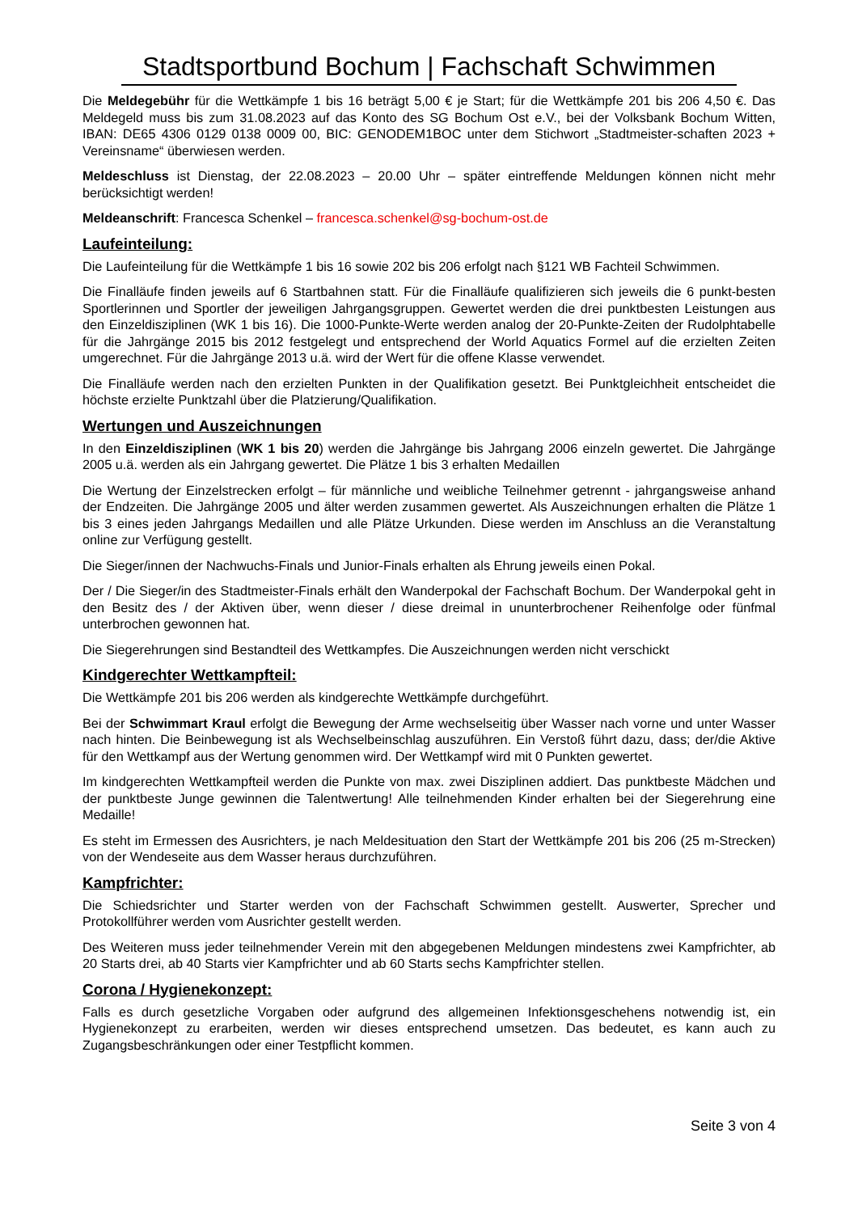Stadtsportbund Bochum | Fachschaft Schwimmen
Die Meldegebühr für die Wettkämpfe 1 bis 16 beträgt 5,00 € je Start; für die Wettkämpfe 201 bis 206 4,50 €. Das Meldegeld muss bis zum 31.08.2023 auf das Konto des SG Bochum Ost e.V., bei der Volksbank Bochum Witten, IBAN: DE65 4306 0129 0138 0009 00, BIC: GENODEM1BOC unter dem Stichwort „Stadtmeister-schaften 2023 + Vereinsname“ überwiesen werden.
Meldeschluss ist Dienstag, der 22.08.2023 – 20.00 Uhr – später eintreffende Meldungen können nicht mehr berücksichtigt werden!
Meldeanschrift: Francesca Schenkel – francesca.schenkel@sg-bochum-ost.de
Laufeinteilung:
Die Laufeinteilung für die Wettkämpfe 1 bis 16 sowie 202 bis 206 erfolgt nach §121 WB Fachteil Schwimmen.
Die Finalläufe finden jeweils auf 6 Startbahnen statt. Für die Finalläufe qualifizieren sich jeweils die 6 punkt-besten Sportlerinnen und Sportler der jeweiligen Jahrgangsgruppen. Gewertet werden die drei punktbesten Leistungen aus den Einzeldisziplinen (WK 1 bis 16). Die 1000-Punkte-Werte werden analog der 20-Punkte-Zeiten der Rudolphtabelle für die Jahrgänge 2015 bis 2012 festgelegt und entsprechend der World Aquatics Formel auf die erzielten Zeiten umgerechnet. Für die Jahrgänge 2013 u.ä. wird der Wert für die offene Klasse verwendet.
Die Finalläufe werden nach den erzielten Punkten in der Qualifikation gesetzt. Bei Punktgleichheit entscheidet die höchste erzielte Punktzahl über die Platzierung/Qualifikation.
Wertungen und Auszeichnungen
In den Einzeldisziplinen (WK 1 bis 20) werden die Jahrgänge bis Jahrgang 2006 einzeln gewertet. Die Jahrgänge 2005 u.ä. werden als ein Jahrgang gewertet. Die Plätze 1 bis 3 erhalten Medaillen
Die Wertung der Einzelstrecken erfolgt – für männliche und weibliche Teilnehmer getrennt - jahrgangsweise anhand der Endzeiten. Die Jahrgänge 2005 und älter werden zusammen gewertet. Als Auszeichnungen erhalten die Plätze 1 bis 3 eines jeden Jahrgangs Medaillen und alle Plätze Urkunden. Diese werden im Anschluss an die Veranstaltung online zur Verfügung gestellt.
Die Sieger/innen der Nachwuchs-Finals und Junior-Finals erhalten als Ehrung jeweils einen Pokal.
Der / Die Sieger/in des Stadtmeister-Finals erhält den Wanderpokal der Fachschaft Bochum. Der Wanderpokal geht in den Besitz des / der Aktiven über, wenn dieser / diese dreimal in ununterbrochener Reihenfolge oder fünfmal unterbrochen gewonnen hat.
Die Siegerehrungen sind Bestandteil des Wettkampfes. Die Auszeichnungen werden nicht verschickt
Kindgerechter Wettkampfteil:
Die Wettkämpfe 201 bis 206 werden als kindgerechte Wettkämpfe durchgeführt.
Bei der Schwimmart Kraul erfolgt die Bewegung der Arme wechselseitig über Wasser nach vorne und unter Wasser nach hinten. Die Beinbewegung ist als Wechselbeinschlag auszuführen. Ein Verstoß führt dazu, dass; der/die Aktive für den Wettkampf aus der Wertung genommen wird. Der Wettkampf wird mit 0 Punkten gewertet.
Im kindgerechten Wettkampfteil werden die Punkte von max. zwei Disziplinen addiert. Das punktbeste Mädchen und der punktbeste Junge gewinnen die Talentwertung! Alle teilnehmenden Kinder erhalten bei der Siegerehrung eine Medaille!
Es steht im Ermessen des Ausrichters, je nach Meldesituation den Start der Wettkämpfe 201 bis 206 (25 m-Strecken) von der Wendeseite aus dem Wasser heraus durchzuführen.
Kampfrichter:
Die Schiedsrichter und Starter werden von der Fachschaft Schwimmen gestellt. Auswerter, Sprecher und Protokollführer werden vom Ausrichter gestellt werden.
Des Weiteren muss jeder teilnehmender Verein mit den abgegebenen Meldungen mindestens zwei Kampfrichter, ab 20 Starts drei, ab 40 Starts vier Kampfrichter und ab 60 Starts sechs Kampfrichter stellen.
Corona / Hygienekonzept:
Falls es durch gesetzliche Vorgaben oder aufgrund des allgemeinen Infektionsgeschehens notwendig ist, ein Hygienekonzept zu erarbeiten, werden wir dieses entsprechend umsetzen. Das bedeutet, es kann auch zu Zugangsbeschränkungen oder einer Testpflicht kommen.
Seite 3 von 4